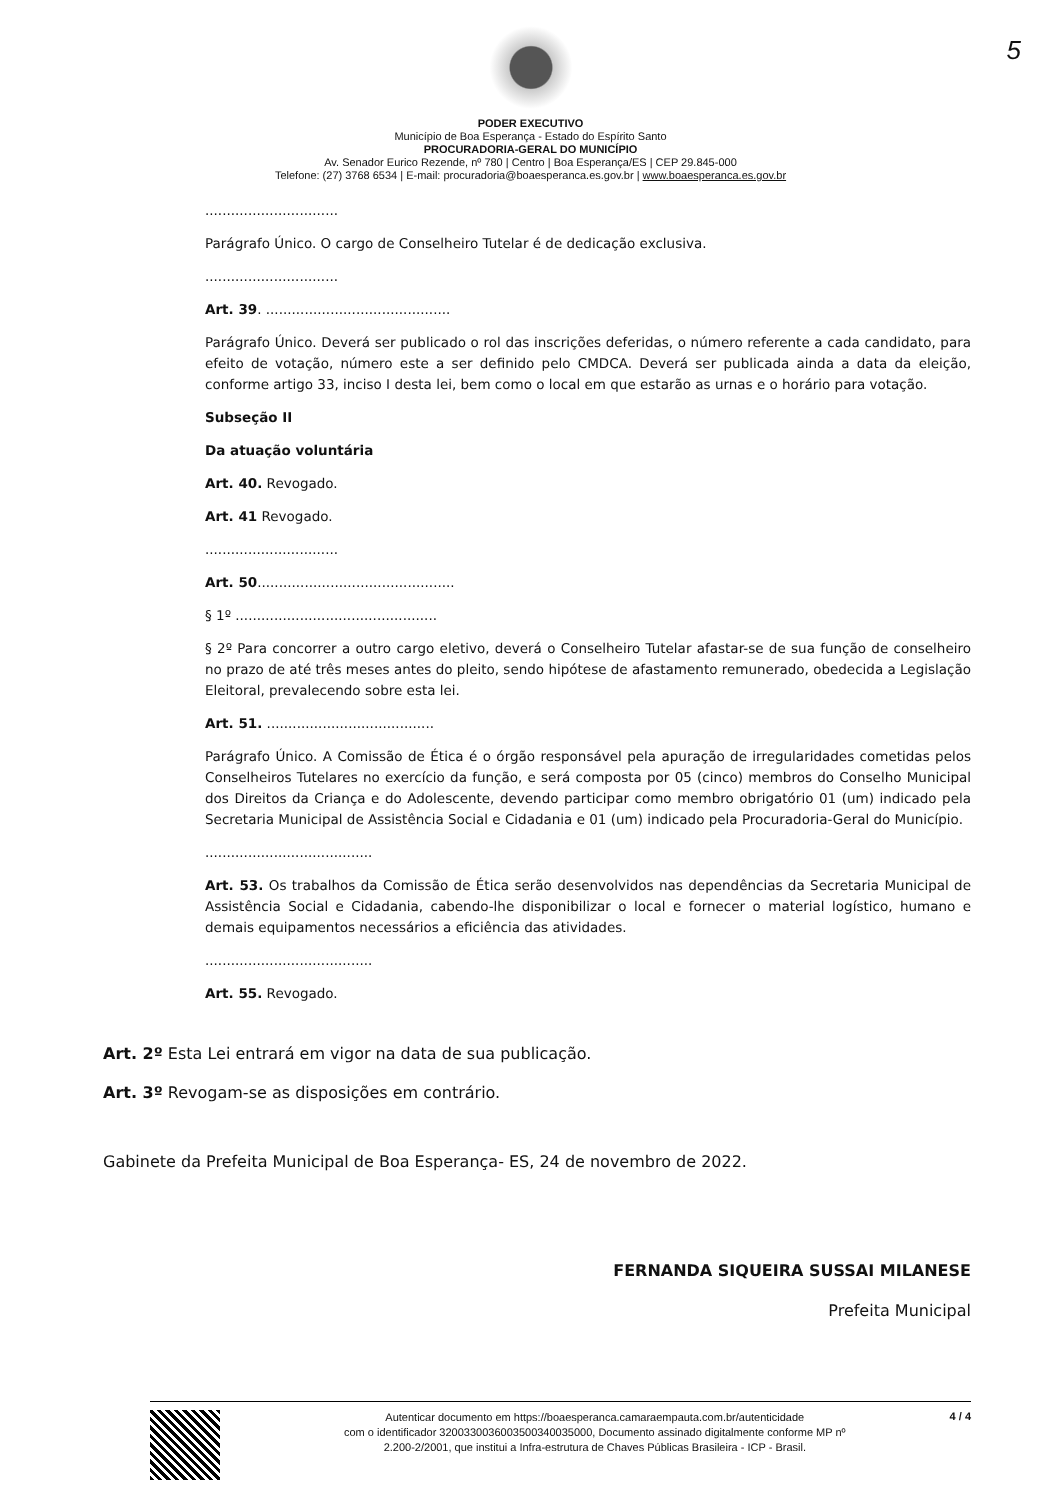5
PODER EXECUTIVO
Município de Boa Esperança - Estado do Espírito Santo
PROCURADORIA-GERAL DO MUNICÍPIO
Av. Senador Eurico Rezende, nº 780 | Centro | Boa Esperança/ES | CEP 29.845-000
Telefone: (27) 3768 6534 | E-mail: procuradoria@boaesperanca.es.gov.br | www.boaesperanca.es.gov.br
...............................
Parágrafo Único. O cargo de Conselheiro Tutelar é de dedicação exclusiva.
...............................
Art. 39. ...........................................
Parágrafo Único. Deverá ser publicado o rol das inscrições deferidas, o número referente a cada candidato, para efeito de votação, número este a ser definido pelo CMDCA. Deverá ser publicada ainda a data da eleição, conforme artigo 33, inciso I desta lei, bem como o local em que estarão as urnas e o horário para votação.
Subseção II
Da atuação voluntária
Art. 40. Revogado.
Art. 41 Revogado.
...............................
Art. 50..............................................
§ 1º ...............................................
§ 2º Para concorrer a outro cargo eletivo, deverá o Conselheiro Tutelar afastar-se de sua função de conselheiro no prazo de até três meses antes do pleito, sendo hipótese de afastamento remunerado, obedecida a Legislação Eleitoral, prevalecendo sobre esta lei.
Art. 51. .......................................
Parágrafo Único. A Comissão de Ética é o órgão responsável pela apuração de irregularidades cometidas pelos Conselheiros Tutelares no exercício da função, e será composta por 05 (cinco) membros do Conselho Municipal dos Direitos da Criança e do Adolescente, devendo participar como membro obrigatório 01 (um) indicado pela Secretaria Municipal de Assistência Social e Cidadania e 01 (um) indicado pela Procuradoria-Geral do Município.
.......................................
Art. 53. Os trabalhos da Comissão de Ética serão desenvolvidos nas dependências da Secretaria Municipal de Assistência Social e Cidadania, cabendo-lhe disponibilizar o local e fornecer o material logístico, humano e demais equipamentos necessários a eficiência das atividades.
.......................................
Art. 55. Revogado.
Art. 2º Esta Lei entrará em vigor na data de sua publicação.
Art. 3º Revogam-se as disposições em contrário.
Gabinete da Prefeita Municipal de Boa Esperança- ES, 24 de novembro de 2022.
FERNANDA SIQUEIRA SUSSAI MILANESE
Prefeita Municipal
Autenticar documento em https://boaesperanca.camaraempauta.com.br/autenticidade
com o identificador 3200330036003500340035000, Documento assinado digitalmente conforme MP nº
2.200-2/2001, que institui a Infra-estrutura de Chaves Públicas Brasileira - ICP - Brasil.
4 / 4